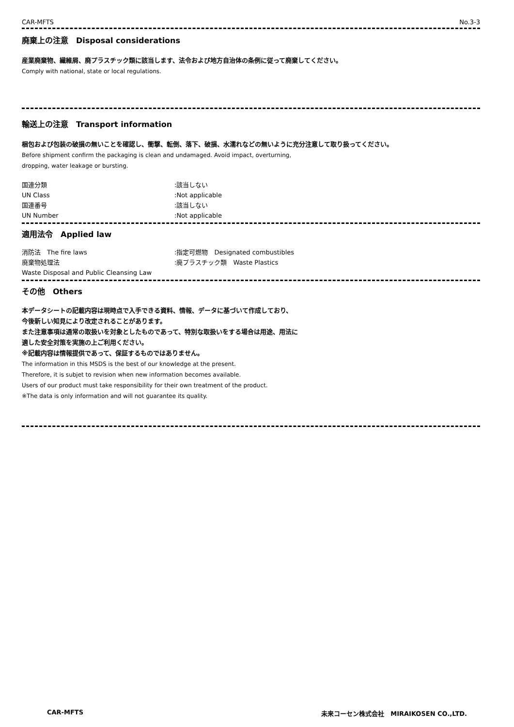CAR-MFTS No.3-3
廃棄上の注意　Disposal considerations
産業廃棄物、繊維屑、廃プラスチック類に該当します、法令および地方自治体の条例に従って廃棄してください。
Comply with national, state or local regulations.
輸送上の注意　Transport information
梱包および包装の破損の無いことを確認し、衝撃、転倒、落下、破損、水濡れなどの無いように充分注意して取り扱ってください。
Before shipment confirm the packaging is clean and undamaged. Avoid impact, overturning,
dropping, water leakage or bursting.
国連分類 :該当しない
UN Class :Not applicable
国連番号 :該当しない
UN Number :Not applicable
適用法令　Applied law
消防法　The fire laws :指定可燃物　Designated combustibles
廃棄物処理法 :廃プラスチック類　Waste Plastics
Waste Disposal and Public Cleansing Law
その他　Others
本データシートの記載内容は現時点で入手できる資料、情報、データに基づいて作成しており、
今後新しい知見により改定されることがあります。
また注意事項は通常の取扱いを対象としたものであって、特別な取扱いをする場合は用途、用法に
適した安全対策を実施の上ご利用ください。
※記載内容は情報提供であって、保証するものではありません。
The information in this MSDS is the best of our knowledge at the present.
Therefore, it is subjet to revision when new information becomes available.
Users of our product must take responsibility for their own treatment of the product.
※The data is only information and will not guarantee its quality.
CAR-MFTS 未来コーセン株式会社　MIRAIKOSEN CO.,LTD.